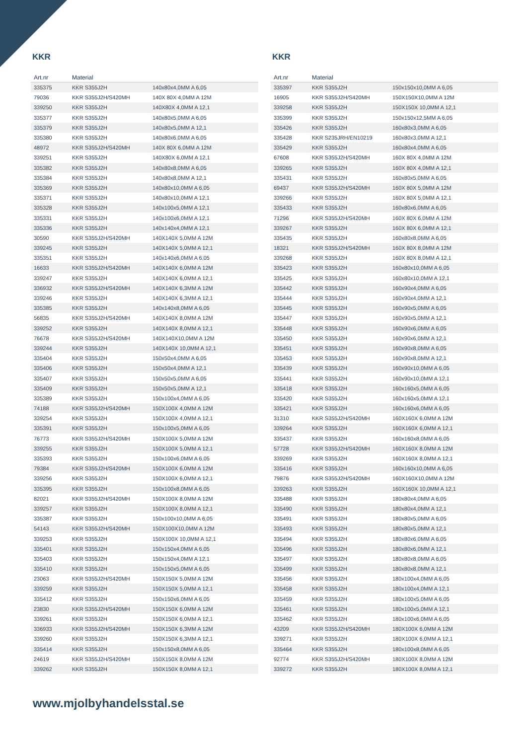KKR
| Art.nr | Material | |
| --- | --- | --- |
| 335375 | KKR S355J2H | 140x80x4,0MM A 6,05 |
| 79036 | KKR S355J2H/S420MH | 140X 80X 4,0MM A 12M |
| 339250 | KKR S355J2H | 140X80X 4,0MM A 12,1 |
| 335377 | KKR S355J2H | 140x80x5,0MM A 6,05 |
| 335379 | KKR S355J2H | 140x80x5,0MM A 12,1 |
| 335380 | KKR S355J2H | 140x80x6,0MM A 6,05 |
| 48972 | KKR S355J2H/S420MH | 140X 80X 6,0MM A 12M |
| 339251 | KKR S355J2H | 140X80X 6,0MM A 12,1 |
| 335382 | KKR S355J2H | 140x80x8,0MM A 6,05 |
| 335384 | KKR S355J2H | 140x80x8,0MM A 12,1 |
| 335369 | KKR S355J2H | 140x80x10,0MM A 6,05 |
| 335371 | KKR S355J2H | 140x80x10,0MM A 12,1 |
| 335328 | KKR S355J2H | 140x100x5,0MM A 12,1 |
| 335331 | KKR S355J2H | 140x100x6,0MM A 12,1 |
| 335336 | KKR S355J2H | 140x140x4,0MM A 12,1 |
| 30590 | KKR S355J2H/S420MH | 140X140X 5,0MM A 12M |
| 339245 | KKR S355J2H | 140X140X 5,0MM A 12,1 |
| 335351 | KKR S355J2H | 140x140x6,0MM A 6,05 |
| 16633 | KKR S355J2H/S420MH | 140X140X 6,0MM A 12M |
| 339247 | KKR S355J2H | 140X140X 6,0MM A 12,1 |
| 336932 | KKR S355J2H/S420MH | 140X140X 6,3MM A 12M |
| 339246 | KKR S355J2H | 140X140X 6,3MM A 12,1 |
| 335385 | KKR S355J2H | 140x140x8,0MM A 6,05 |
| 56835 | KKR S355J2H/S420MH | 140X140X 8,0MM A 12M |
| 339252 | KKR S355J2H | 140X140X 8,0MM A 12,1 |
| 76678 | KKR S355J2H/S420MH | 140X140X10,0MM A 12M |
| 339244 | KKR S355J2H | 140X140X 10,0MM A 12,1 |
| 335404 | KKR S355J2H | 150x50x4,0MM A 6,05 |
| 335406 | KKR S355J2H | 150x50x4,0MM A 12,1 |
| 335407 | KKR S355J2H | 150x50x5,0MM A 6,05 |
| 335409 | KKR S355J2H | 150x50x5,0MM A 12,1 |
| 335389 | KKR S355J2H | 150x100x4,0MM A 6,05 |
| 74188 | KKR S355J2H/S420MH | 150X100X 4,0MM A 12M |
| 339254 | KKR S355J2H | 150X100X 4,0MM A 12,1 |
| 335391 | KKR S355J2H | 150x100x5,0MM A 6,05 |
| 76773 | KKR S355J2H/S420MH | 150X100X 5,0MM A 12M |
| 339255 | KKR S355J2H | 150X100X 5,0MM A 12,1 |
| 335393 | KKR S355J2H | 150x100x6,0MM A 6,05 |
| 79384 | KKR S355J2H/S420MH | 150X100X 6,0MM A 12M |
| 339256 | KKR S355J2H | 150X100X 6,0MM A 12,1 |
| 335395 | KKR S355J2H | 150x100x8,0MM A 6,05 |
| 82021 | KKR S355J2H/S420MH | 150X100X 8,0MM A 12M |
| 339257 | KKR S355J2H | 150X100X 8,0MM A 12,1 |
| 335387 | KKR S355J2H | 150x100x10,0MM A 6,05 |
| 54143 | KKR S355J2H/S420MH | 150X100X10,0MM A 12M |
| 339253 | KKR S355J2H | 150X100X 10,0MM A 12,1 |
| 335401 | KKR S355J2H | 150x150x4,0MM A 6,05 |
| 335403 | KKR S355J2H | 150x150x4,0MM A 12,1 |
| 335410 | KKR S355J2H | 150x150x5,0MM A 6,05 |
| 23063 | KKR S355J2H/S420MH | 150X150X 5,0MM A 12M |
| 339259 | KKR S355J2H | 150X150X 5,0MM A 12,1 |
| 335412 | KKR S355J2H | 150x150x6,0MM A 6,05 |
| 23830 | KKR S355J2H/S420MH | 150X150X 6,0MM A 12M |
| 339261 | KKR S355J2H | 150X150X 6,0MM A 12,1 |
| 336933 | KKR S355J2H/S420MH | 150X150X 6,3MM A 12M |
| 339260 | KKR S355J2H | 150X150X 6,3MM A 12,1 |
| 335414 | KKR S355J2H | 150x150x8,0MM A 6,05 |
| 24619 | KKR S355J2H/S420MH | 150X150X 8,0MM A 12M |
| 339262 | KKR S355J2H | 150X150X 8,0MM A 12,1 |
KKR
| Art.nr | Material | |
| --- | --- | --- |
| 335397 | KKR S355J2H | 150x150x10,0MM A 6,05 |
| 16905 | KKR S355J2H/S420MH | 150X150X10,0MM A 12M |
| 339258 | KKR S355J2H | 150X150X 10,0MM A 12,1 |
| 335399 | KKR S355J2H | 150x150x12,5MM A 6,05 |
| 335426 | KKR S355J2H | 160x80x3,0MM A 6,05 |
| 335428 | KKR S235JRH/EN10219 | 160x80x3,0MM A 12,1 |
| 335429 | KKR S355J2H | 160x80x4,0MM A 6,05 |
| 67608 | KKR S355J2H/S420MH | 160X 80X 4,0MM A 12M |
| 339265 | KKR S355J2H | 160X 80X 4,0MM A 12,1 |
| 335431 | KKR S355J2H | 160x80x5,0MM A 6,05 |
| 69437 | KKR S355J2H/S420MH | 160X 80X 5,0MM A 12M |
| 339266 | KKR S355J2H | 160X 80X 5,0MM A 12,1 |
| 335433 | KKR S355J2H | 160x80x6,0MM A 6,05 |
| 71296 | KKR S355J2H/S420MH | 160X 80X 6,0MM A 12M |
| 339267 | KKR S355J2H | 160X 80X 6,0MM A 12,1 |
| 335435 | KKR S355J2H | 160x80x8,0MM A 6,05 |
| 18321 | KKR S355J2H/S420MH | 160X 80X 8,0MM A 12M |
| 339268 | KKR S355J2H | 160X 80X 8,0MM A 12,1 |
| 335423 | KKR S355J2H | 160x80x10,0MM A 6,05 |
| 335425 | KKR S355J2H | 160x80x10,0MM A 12,1 |
| 335442 | KKR S355J2H | 160x90x4,0MM A 6,05 |
| 335444 | KKR S355J2H | 160x90x4,0MM A 12,1 |
| 335445 | KKR S355J2H | 160x90x5,0MM A 6,05 |
| 335447 | KKR S355J2H | 160x90x5,0MM A 12,1 |
| 335448 | KKR S355J2H | 160x90x6,0MM A 6,05 |
| 335450 | KKR S355J2H | 160x90x6,0MM A 12,1 |
| 335451 | KKR S355J2H | 160x90x8,0MM A 6,05 |
| 335453 | KKR S355J2H | 160x90x8,0MM A 12,1 |
| 335439 | KKR S355J2H | 160x90x10,0MM A 6,05 |
| 335441 | KKR S355J2H | 160x90x10,0MM A 12,1 |
| 335418 | KKR S355J2H | 160x160x5,0MM A 6,05 |
| 335420 | KKR S355J2H | 160x160x5,0MM A 12,1 |
| 335421 | KKR S355J2H | 160x160x6,0MM A 6,05 |
| 31310 | KKR S355J2H/S420MH | 160X160X 6,0MM A 12M |
| 339264 | KKR S355J2H | 160X160X 6,0MM A 12,1 |
| 335437 | KKR S355J2H | 160x160x8,0MM A 6,05 |
| 57728 | KKR S355J2H/S420MH | 160X160X 8,0MM A 12M |
| 339269 | KKR S355J2H | 160X160X 8,0MM A 12,1 |
| 335416 | KKR S355J2H | 160x160x10,0MM A 6,05 |
| 79876 | KKR S355J2H/S420MH | 160X160X10,0MM A 12M |
| 339263 | KKR S355J2H | 160X160X 10,0MM A 12,1 |
| 335488 | KKR S355J2H | 180x80x4,0MM A 6,05 |
| 335490 | KKR S355J2H | 180x80x4,0MM A 12,1 |
| 335491 | KKR S355J2H | 180x80x5,0MM A 6,05 |
| 335493 | KKR S355J2H | 180x80x5,0MM A 12,1 |
| 335494 | KKR S355J2H | 180x80x6,0MM A 6,05 |
| 335496 | KKR S355J2H | 180x80x6,0MM A 12,1 |
| 335497 | KKR S355J2H | 180x80x8,0MM A 6,05 |
| 335499 | KKR S355J2H | 180x80x8,0MM A 12,1 |
| 335456 | KKR S355J2H | 180x100x4,0MM A 6,05 |
| 335458 | KKR S355J2H | 180x100x4,0MM A 12,1 |
| 335459 | KKR S355J2H | 180x100x5,0MM A 6,05 |
| 335461 | KKR S355J2H | 180x100x5,0MM A 12,1 |
| 335462 | KKR S355J2H | 180x100x6,0MM A 6,05 |
| 43209 | KKR S355J2H/S420MH | 180X100X 6,0MM A 12M |
| 339271 | KKR S355J2H | 180X100X 6,0MM A 12,1 |
| 335464 | KKR S355J2H | 180x100x8,0MM A 6,05 |
| 92774 | KKR S355J2H/S420MH | 180X100X 8,0MM A 12M |
| 339272 | KKR S355J2H | 180X100X 8,0MM A 12,1 |
www.mjolbyhandelsstal.se